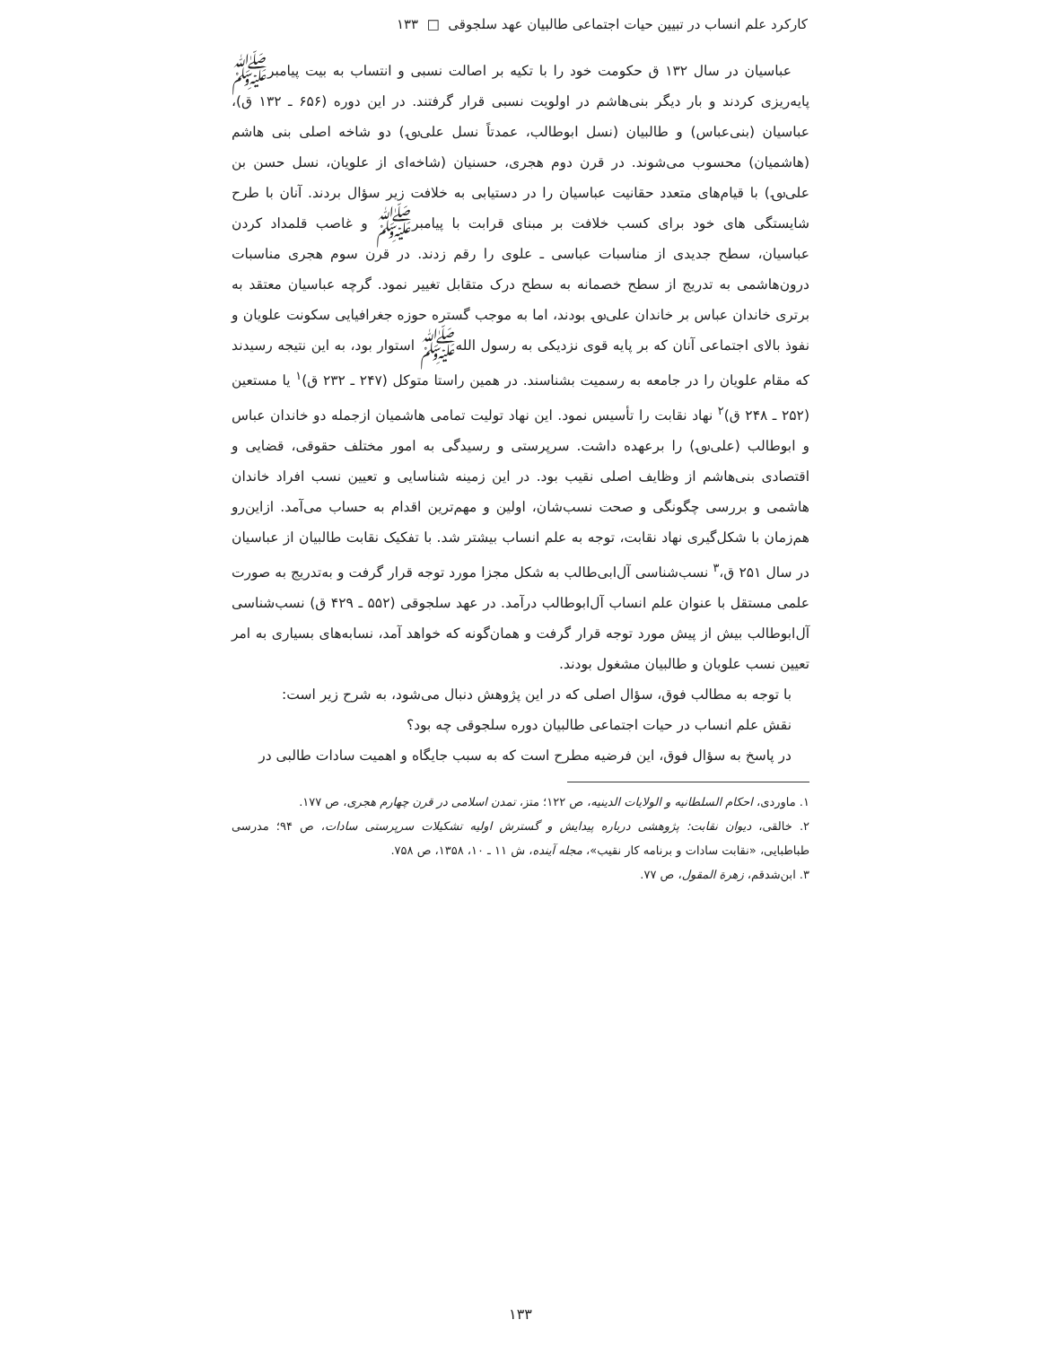کارکرد علم انساب در تبیین حیات اجتماعی طالبیان عهد سلجوقی □ ۱۳۳
عباسیان در سال ۱۳۲ ق حکومت خود را با تکیه بر اصالت نسبی و انتساب به بیت پیامبرﷺ پایه‌ریزی کردند و بار دیگر بنی‌هاشم در اولویت نسبی قرار گرفتند. در این دوره (۶۵۶ ـ ۱۳۲ ق)، عباسیان (بنی‌عباس) و طالبیان (نسل ابوطالب، عمدتاً نسل علی‌؈) دو شاخه اصلی بنی هاشم (هاشمیان) محسوب می‌شوند. در قرن دوم هجری، حسنیان (شاخه‌ای از علویان، نسل حسن بن علی‌؈) با قیام‌های متعدد حقانیت عباسیان را در دستیابی به خلافت زیر سؤال بردند. آنان با طرح شایستگی های خود برای کسب خلافت بر مبنای قرابت با پیامبرﷺ و غاصب قلمداد کردن عباسیان، سطح جدیدی از مناسبات عباسی ـ علوی را رقم زدند. در قرن سوم هجری مناسبات درون‌هاشمی به تدریج از سطح خصمانه به سطح درک متقابل تغییر نمود. گرچه عباسیان معتقد به برتری خاندان عباس بر خاندان علی‌؈ بودند، اما به موجب گستره حوزه جغرافیایی سکونت علویان و نفوذ بالای اجتماعی آنان که بر پایه قوی نزدیکی به رسول اللهﷺ استوار بود، به این نتیجه رسیدند که مقام علویان را در جامعه به رسمیت بشناسند. در همین راستا متوکل (۲۴۷ ـ ۲۳۲ ق)<sup>۱</sup> یا مستعین (۲۵۲ ـ ۲۴۸ ق)<sup>۲</sup> نهاد نقابت را تأسیس نمود. این نهاد تولیت تمامی هاشمیان ازجمله دو خاندان عباس و ابوطالب (علی‌؈) را برعهده داشت. سرپرستی و رسیدگی به امور مختلف حقوقی، قضایی و اقتصادی بنی‌هاشم از وظایف اصلی نقیب بود. در این زمینه شناسایی و تعیین نسب افراد خاندان هاشمی و بررسی چگونگی و صحت نسب‌شان، اولین و مهم‌ترین اقدام به حساب می‌آمد. ازاین‌رو هم‌زمان با شکل‌گیری نهاد نقابت، توجه به علم انساب بیشتر شد. با تفکیک نقابت طالبیان از عباسیان در سال ۲۵۱ ق،<sup>۳</sup> نسب‌شناسی آل‌ابی‌طالب به شکل مجزا مورد توجه قرار گرفت و به‌تدریج به صورت علمی مستقل با عنوان علم انساب آل‌ابوطالب درآمد. در عهد سلجوقی (۵۵۲ ـ ۴۲۹ ق) نسب‌شناسی آل‌ابوطالب بیش از پیش مورد توجه قرار گرفت و همان‌گونه که خواهد آمد، نسابه‌های بسیاری به امر تعیین نسب علویان و طالبیان مشغول بودند.
با توجه به مطالب فوق، سؤال اصلی که در این پژوهش دنبال می‌شود، به شرح زیر است:
نقش علم انساب در حیات اجتماعی طالبیان دوره سلجوقی چه بود؟
در پاسخ به سؤال فوق، این فرضیه مطرح است که به سبب جایگاه و اهمیت سادات طالبی در
۱. ماوردی، احکام السلطانیه و الولایات الدینیه، ص ۱۲۲؛ متز، تمدن اسلامی در قرن چهارم هجری، ص ۱۷۷.
۲. خالقی، دیوان نقابت: پژوهشی درباره پیدایش و گسترش اولیه تشکیلات سرپرستی سادات، ص ۹۴؛ مدرسی طباطبایی، «نقابت سادات و برنامه کار نقیب»، مجله آینده، ش ۱۱ ـ ۱۰، ۱۳۵۸، ص ۷۵۸.
۳. ابن‌شدقم، زهرة المقول، ص ۷۷.
۱۳۳